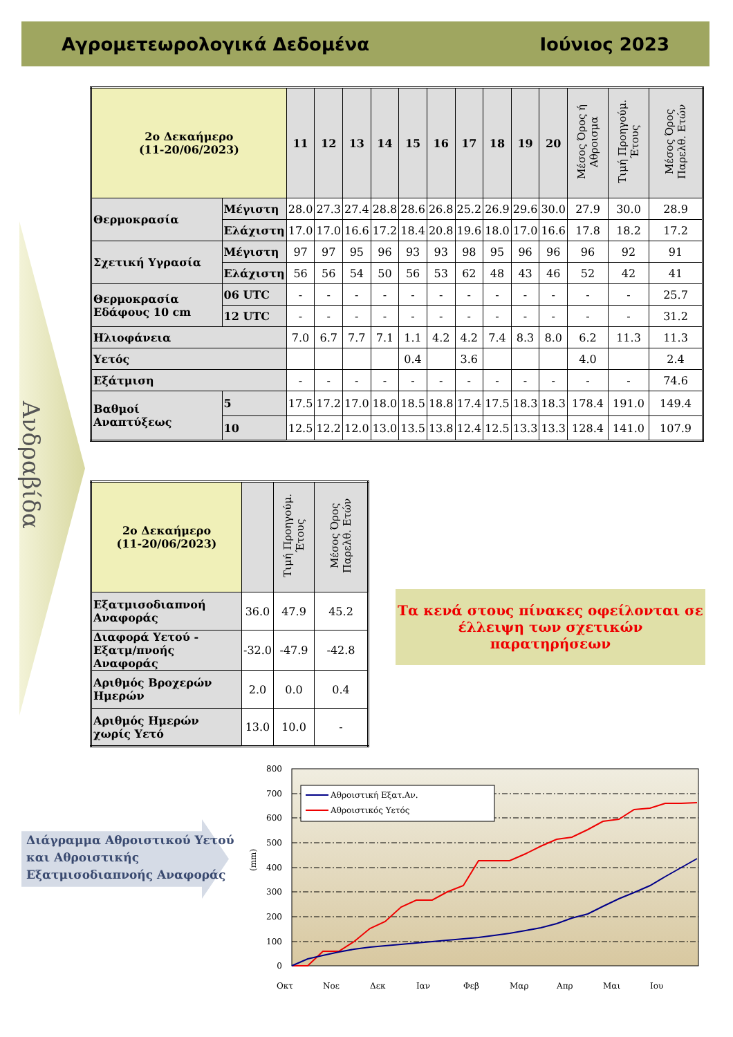Αγρομετεωρολογικά Δεδομένα Ιούνιος 2023
Ανδραβίδα
| 2ο Δεκαήμερο (11-20/06/2023) | | 11 | 12 | 13 | 14 | 15 | 16 | 17 | 18 | 19 | 20 | Μέσος Όρος ή Αθροισμα | Τιμή Προηγούμ. Έτους | Μέσος Όρος Παρελθ. Ετών |
| --- | --- | --- | --- | --- | --- | --- | --- | --- | --- | --- | --- | --- | --- | --- |
| Θερμοκρασία | Μέγιστη | 28.0 | 27.3 | 27.4 | 28.8 | 28.6 | 26.8 | 25.2 | 26.9 | 29.6 | 30.0 | 27.9 | 30.0 | 28.9 |
| | Ελάχιστη | 17.0 | 17.0 | 16.6 | 17.2 | 18.4 | 20.8 | 19.6 | 18.0 | 17.0 | 16.6 | 17.8 | 18.2 | 17.2 |
| Σχετική Υγρασία | Μέγιστη | 97 | 97 | 95 | 96 | 93 | 93 | 98 | 95 | 96 | 96 | 96 | 92 | 91 |
| | Ελάχιστη | 56 | 56 | 54 | 50 | 56 | 53 | 62 | 48 | 43 | 46 | 52 | 42 | 41 |
| Θερμοκρασία Εδάφους 10 cm | 06 UTC | - | - | - | - | - | - | - | - | - | - | - | - | 25.7 |
| | 12 UTC | - | - | - | - | - | - | - | - | - | - | - | - | 31.2 |
| Ηλιοφάνεια | | 7.0 | 6.7 | 7.7 | 7.1 | 1.1 | 4.2 | 4.2 | 7.4 | 8.3 | 8.0 | 6.2 | 11.3 | 11.3 |
| Υετός | | | | | | 0.4 | | 3.6 | | | | 4.0 | | 2.4 |
| Εξάτμιση | | - | - | - | - | - | - | - | - | - | - | - | - | 74.6 |
| Βαθμοί Αναπτύξεως | 5 | 17.5 | 17.2 | 17.0 | 18.0 | 18.5 | 18.8 | 17.4 | 17.5 | 18.3 | 18.3 | 178.4 | 191.0 | 149.4 |
| | 10 | 12.5 | 12.2 | 12.0 | 13.0 | 13.5 | 13.8 | 12.4 | 12.5 | 13.3 | 13.3 | 128.4 | 141.0 | 107.9 |
| 2ο Δεκαήμερο (11-20/06/2023) | | Τιμή Προηγούμ. Έτους | Μέσος Όρος Παρελθ. Ετών |
| --- | --- | --- | --- |
| Εξατμισοδιαπνοή Αναφοράς | 36.0 | 47.9 | 45.2 |
| Διαφορά Υετού - Εξατμ/πνοής Αναφοράς | -32.0 | -47.9 | -42.8 |
| Αριθμός Βροχερών Ημερών | 2.0 | 0.0 | 0.4 |
| Αριθμός Ημερών χωρίς Υετό | 13.0 | 10.0 | - |
Τα κενά στους πίνακες οφείλονται σε έλλειψη των σχετικών παρατηρήσεων
Διάγραμμα Αθροιστικού Υετού
και Αθροιστικής
Εξατμισοδιαπνοής Αναφοράς
800
700
600
500
400
300
200
100
0
(mm)
Αθροιστική Εξατ.Αν.
Αθροιστικός Υετός
Οκτ
Νοε
Δεκ
Ιαν
Φεβ
Μαρ
Απρ
Μαι
Ιου